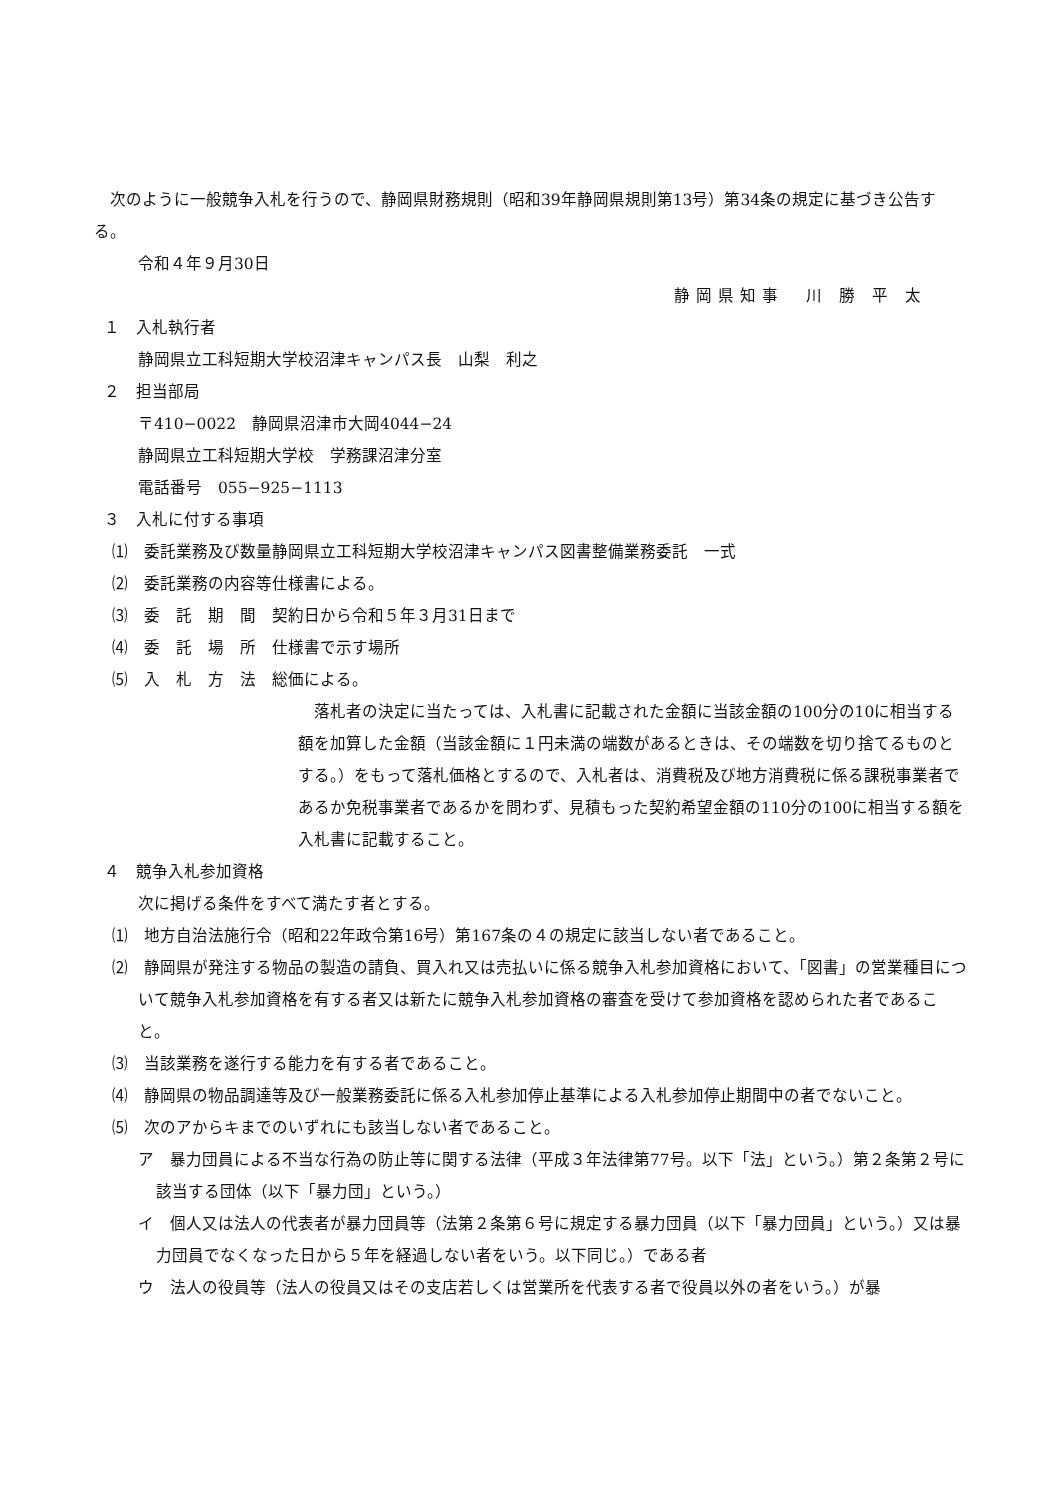次のように一般競争入札を行うので、静岡県財務規則（昭和39年静岡県規則第13号）第34条の規定に基づき公告する。
令和４年９月30日
静岡県知事　川 勝 平 太
１　入札執行者
静岡県立工科短期大学校沼津キャンパス長　山梨　利之
２　担当部局
〒410−0022　静岡県沼津市大岡4044−24
静岡県立工科短期大学校　学務課沼津分室
電話番号　055−925−1113
３　入札に付する事項
⑴　委託業務及び数量 静岡県立工科短期大学校沼津キャンパス図書整備業務委託　一式
⑵　委託業務の内容等 仕様書による。
⑶　委　託　期　間 契約日から令和５年３月31日まで
⑷　委　託　場　所 仕様書で示す場所
⑸　入　札　方　法 総価による。
　落札者の決定に当たっては、入札書に記載された金額に当該金額の100分の10に相当する額を加算した金額（当該金額に１円未満の端数があるときは、その端数を切り捨てるものとする。）をもって落札価格とするので、入札者は、消費税及び地方消費税に係る課税事業者であるか免税事業者であるかを問わず、見積もった契約希望金額の110分の100に相当する額を入札書に記載すること。
４　競争入札参加資格
次に掲げる条件をすべて満たす者とする。
⑴　地方自治法施行令（昭和22年政令第16号）第167条の４の規定に該当しない者であること。
⑵　静岡県が発注する物品の製造の請負、買入れ又は売払いに係る競争入札参加資格において、「図書」の営業種目について競争入札参加資格を有する者又は新たに競争入札参加資格の審査を受けて参加資格を認められた者であること。
⑶　当該業務を遂行する能力を有する者であること。
⑷　静岡県の物品調達等及び一般業務委託に係る入札参加停止基準による入札参加停止期間中の者でないこと。
⑸　次のアからキまでのいずれにも該当しない者であること。
ア　暴力団員による不当な行為の防止等に関する法律（平成３年法律第77号。以下「法」という。）第２条第２号に該当する団体（以下「暴力団」という。）
イ　個人又は法人の代表者が暴力団員等（法第２条第６号に規定する暴力団員（以下「暴力団員」という。）又は暴力団員でなくなった日から５年を経過しない者をいう。以下同じ。）である者
ウ　法人の役員等（法人の役員又はその支店若しくは営業所を代表する者で役員以外の者をいう。）が暴